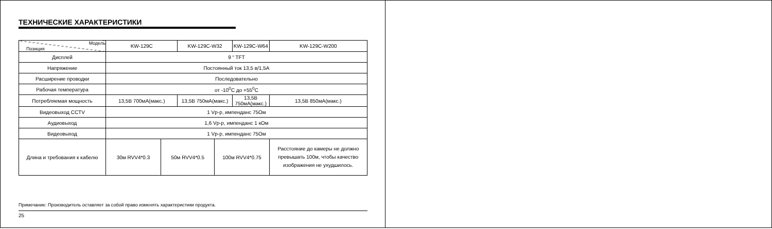ТЕХНИЧЕСКИЕ ХАРАКТЕРИСТИКИ
| Модель Позиция | KW-129C | | KW-129C-W32 | | KW-129C-W64 | | KW-129C-W200 |
| --- | --- | --- | --- | --- | --- | --- | --- |
| Дисплей | 9 “ TFT | | | | | | |
| Напряжение | Постоянный ток 13,5 в/1,5А | | | | | | |
| Расширение проводки | Последовательно | | | | | | |
| Рабочая температура | от -10<sup>0</sup>C до +55<sup>0</sup>C | | | | | | |
| Потребляемая мощность | 13,5В 700мА(макс.) | | 13,5В 750мА(макс.) | | 13,5В 750мА(макс.) | | 13,5В 850мА(макс.) |
| Видеовыход CCTV | 1 Vp-p, импенданс 75Ом | | | | | | |
| Аудиовыход | 1,6 Vp-p, импенданс 1 кОм | | | | | | |
| Видеовыход | 1 Vp-p, импенданс 75Ом | | | | | | |
| Длина и требования к кабелю | 30м RVV4*0.3 | 50м RVV4*0.5 | | 100м RVV4*0.75 | | Расстояние до камеры не должно превышать 100м, чтобы качество изображения не ухудшилось. | |
Примечание: Производитель оставляет за собой право изменять характеристики продукта.
25